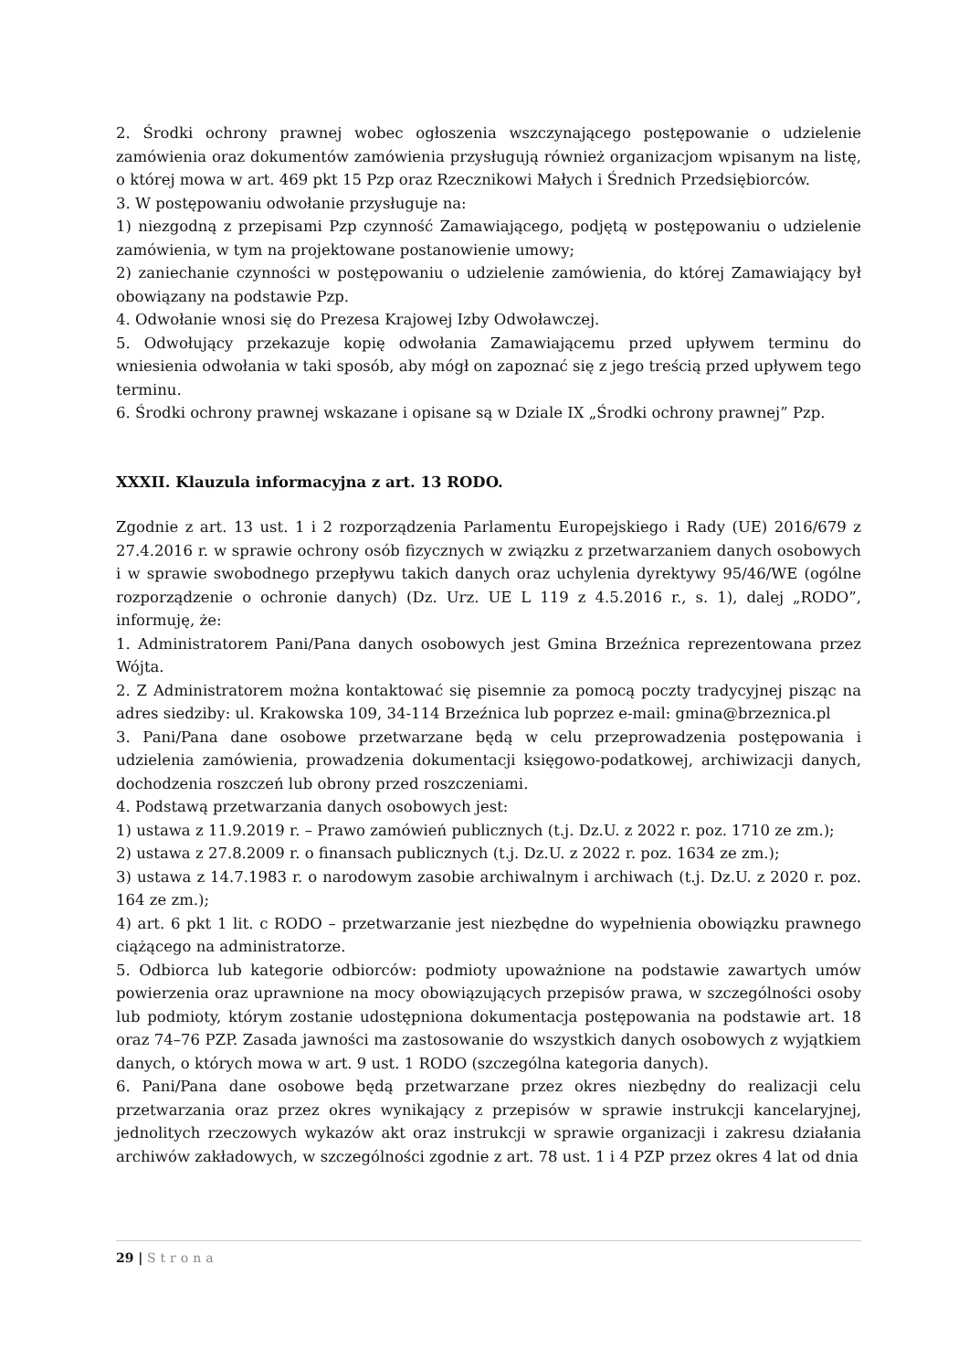2. Środki ochrony prawnej wobec ogłoszenia wszczynającego postępowanie o udzielenie zamówienia oraz dokumentów zamówienia przysługują również organizacjom wpisanym na listę, o której mowa w art. 469 pkt 15 Pzp oraz Rzecznikowi Małych i Średnich Przedsiębiorców.
3. W postępowaniu odwołanie przysługuje na:
1) niezgodną z przepisami Pzp czynność Zamawiającego, podjętą w postępowaniu o udzielenie zamówienia, w tym na projektowane postanowienie umowy;
2) zaniechanie czynności w postępowaniu o udzielenie zamówienia, do której Zamawiający był obowiązany na podstawie Pzp.
4. Odwołanie wnosi się do Prezesa Krajowej Izby Odwoławczej.
5. Odwołujący przekazuje kopię odwołania Zamawiającemu przed upływem terminu do wniesienia odwołania w taki sposób, aby mógł on zapoznać się z jego treścią przed upływem tego terminu.
6. Środki ochrony prawnej wskazane i opisane są w Dziale IX „Środki ochrony prawnej” Pzp.
XXXII. Klauzula informacyjna z art. 13 RODO.
Zgodnie z art. 13 ust. 1 i 2 rozporządzenia Parlamentu Europejskiego i Rady (UE) 2016/679 z 27.4.2016 r. w sprawie ochrony osób fizycznych w związku z przetwarzaniem danych osobowych i w sprawie swobodnego przepływu takich danych oraz uchylenia dyrektywy 95/46/WE (ogólne rozporządzenie o ochronie danych) (Dz. Urz. UE L 119 z 4.5.2016 r., s. 1), dalej „RODO”, informuję, że:
1. Administratorem Pani/Pana danych osobowych jest Gmina Brzeźnica reprezentowana przez Wójta.
2. Z Administratorem można kontaktować się pisemnie za pomocą poczty tradycyjnej pisząc na adres siedziby: ul. Krakowska 109, 34-114 Brzeźnica lub poprzez e-mail: gmina@brzeznica.pl
3. Pani/Pana dane osobowe przetwarzane będą w celu przeprowadzenia postępowania i udzielenia zamówienia, prowadzenia dokumentacji księgowo-podatkowej, archiwizacji danych, dochodzenia roszczeń lub obrony przed roszczeniami.
4. Podstawą przetwarzania danych osobowych jest:
1) ustawa z 11.9.2019 r. – Prawo zamówień publicznych (t.j. Dz.U. z 2022 r. poz. 1710 ze zm.);
2) ustawa z 27.8.2009 r. o finansach publicznych (t.j. Dz.U. z 2022 r. poz. 1634 ze zm.);
3) ustawa z 14.7.1983 r. o narodowym zasobie archiwalnym i archiwach (t.j. Dz.U. z 2020 r. poz. 164 ze zm.);
4) art. 6 pkt 1 lit. c RODO – przetwarzanie jest niezbędne do wypełnienia obowiązku prawnego ciążącego na administratorze.
5. Odbiorca lub kategorie odbiorców: podmioty upoważnione na podstawie zawartych umów powierzenia oraz uprawnione na mocy obowiązujących przepisów prawa, w szczególności osoby lub podmioty, którym zostanie udostępniona dokumentacja postępowania na podstawie art. 18 oraz 74–76 PZP. Zasada jawności ma zastosowanie do wszystkich danych osobowych z wyjątkiem danych, o których mowa w art. 9 ust. 1 RODO (szczególna kategoria danych).
6. Pani/Pana dane osobowe będą przetwarzane przez okres niezbędny do realizacji celu przetwarzania oraz przez okres wynikający z przepisów w sprawie instrukcji kancelaryjnej, jednolitych rzeczowych wykazów akt oraz instrukcji w sprawie organizacji i zakresu działania archiwów zakładowych, w szczególności zgodnie z art. 78 ust. 1 i 4 PZP przez okres 4 lat od dnia
29 | Strona